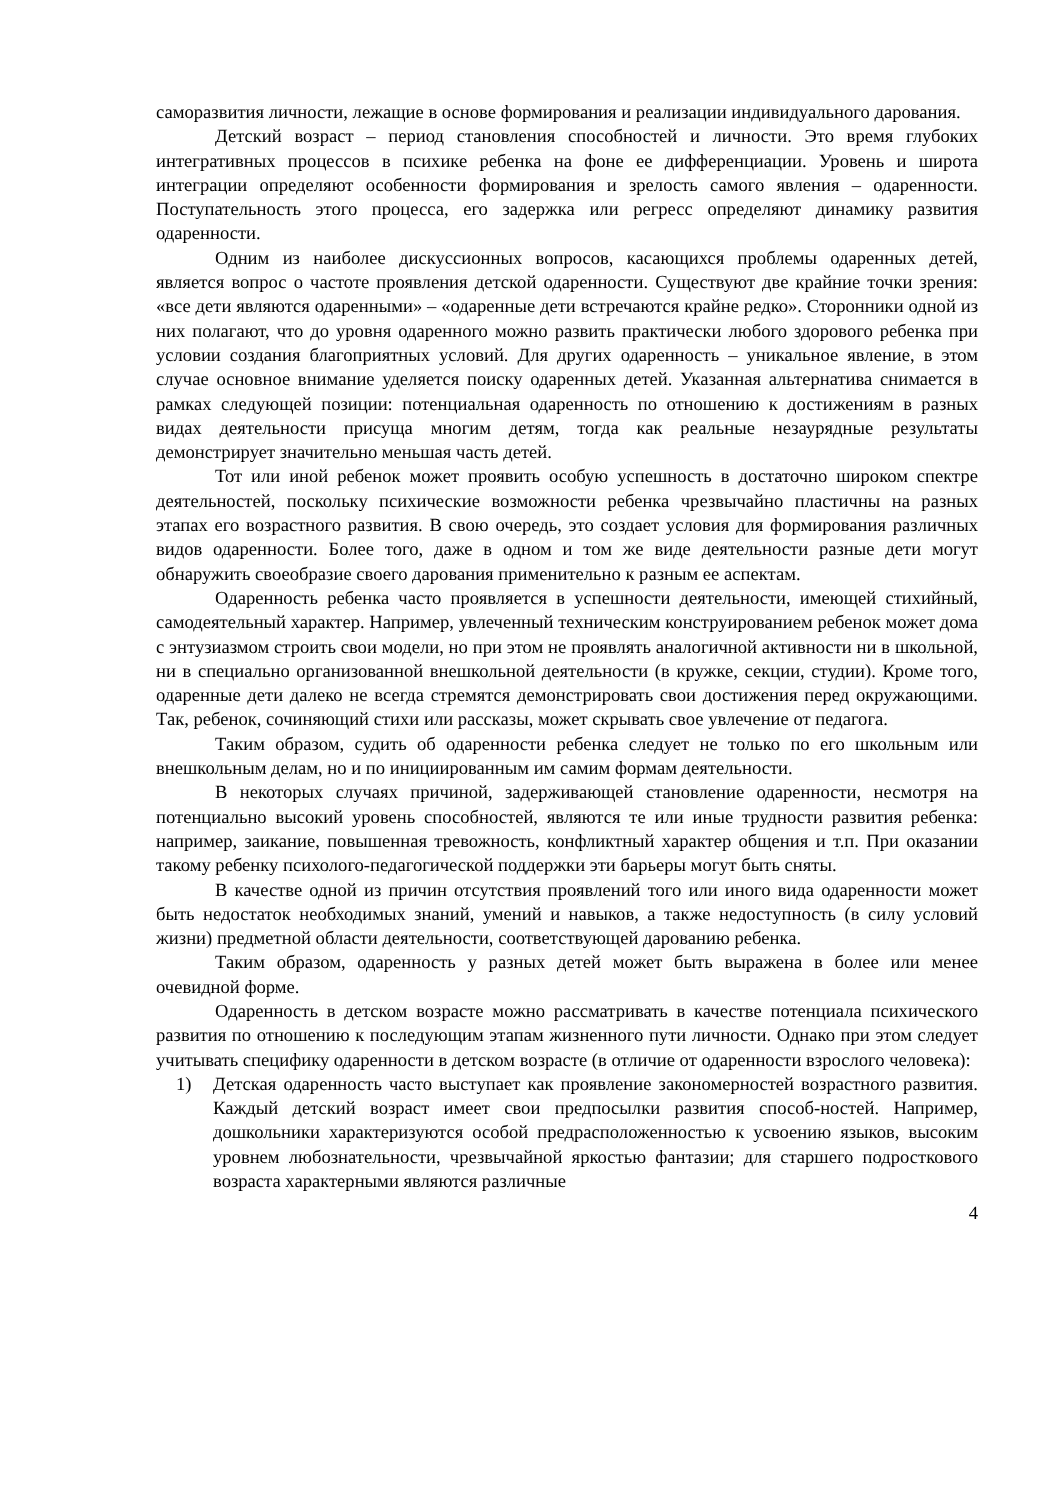саморазвития личности, лежащие в основе формирования и реализации индивидуального дарования.
Детский возраст – период становления способностей и личности. Это время глубоких интегративных процессов в психике ребенка на фоне ее дифференциации. Уровень и широта интеграции определяют особенности формирования и зрелость самого явления – одаренности. Поступательность этого процесса, его задержка или регресс определяют динамику развития одаренности.
Одним из наиболее дискуссионных вопросов, касающихся проблемы одаренных детей, является вопрос о частоте проявления детской одаренности. Существуют две крайние точки зрения: «все дети являются одаренными» – «одаренные дети встречаются крайне редко». Сторонники одной из них полагают, что до уровня одаренного можно развить практически любого здорового ребенка при условии создания благоприятных условий. Для других одаренность – уникальное явление, в этом случае основное внимание уделяется поиску одаренных детей. Указанная альтернатива снимается в рамках следующей позиции: потенциальная одаренность по отношению к достижениям в разных видах деятельности присуща многим детям, тогда как реальные незаурядные результаты демонстрирует значительно меньшая часть детей.
Тот или иной ребенок может проявить особую успешность в достаточно широком спектре деятельностей, поскольку психические возможности ребенка чрезвычайно пластичны на разных этапах его возрастного развития. В свою очередь, это создает условия для формирования различных видов одаренности. Более того, даже в одном и том же виде деятельности разные дети могут обнаружить своеобразие своего дарования применительно к разным ее аспектам.
Одаренность ребенка часто проявляется в успешности деятельности, имеющей стихийный, самодеятельный характер. Например, увлеченный техническим конструированием ребенок может дома с энтузиазмом строить свои модели, но при этом не проявлять аналогичной активности ни в школьной, ни в специально организованной внешкольной деятельности (в кружке, секции, студии). Кроме того, одаренные дети далеко не всегда стремятся демонстрировать свои достижения перед окружающими. Так, ребенок, сочиняющий стихи или рассказы, может скрывать свое увлечение от педагога.
Таким образом, судить об одаренности ребенка следует не только по его школьным или внешкольным делам, но и по инициированным им самим формам деятельности.
В некоторых случаях причиной, задерживающей становление одаренности, несмотря на потенциально высокий уровень способностей, являются те или иные трудности развития ребенка: например, заикание, повышенная тревожность, конфликтный характер общения и т.п. При оказании такому ребенку психолого-педагогической поддержки эти барьеры могут быть сняты.
В качестве одной из причин отсутствия проявлений того или иного вида одаренности может быть недостаток необходимых знаний, умений и навыков, а также недоступность (в силу условий жизни) предметной области деятельности, соответствующей дарованию ребенка.
Таким образом, одаренность у разных детей может быть выражена в более или менее очевидной форме.
Одаренность в детском возрасте можно рассматривать в качестве потенциала психического развития по отношению к последующим этапам жизненного пути личности. Однако при этом следует учитывать специфику одаренности в детском возрасте (в отличие от одаренности взрослого человека):
1) Детская одаренность часто выступает как проявление закономерностей возрастного развития. Каждый детский возраст имеет свои предпосылки развития способ-ностей. Например, дошкольники характеризуются особой предрасположенностью к усвоению языков, высоким уровнем любознательности, чрезвычайной яркостью фантазии; для старшего подросткового возраста характерными являются различные
4